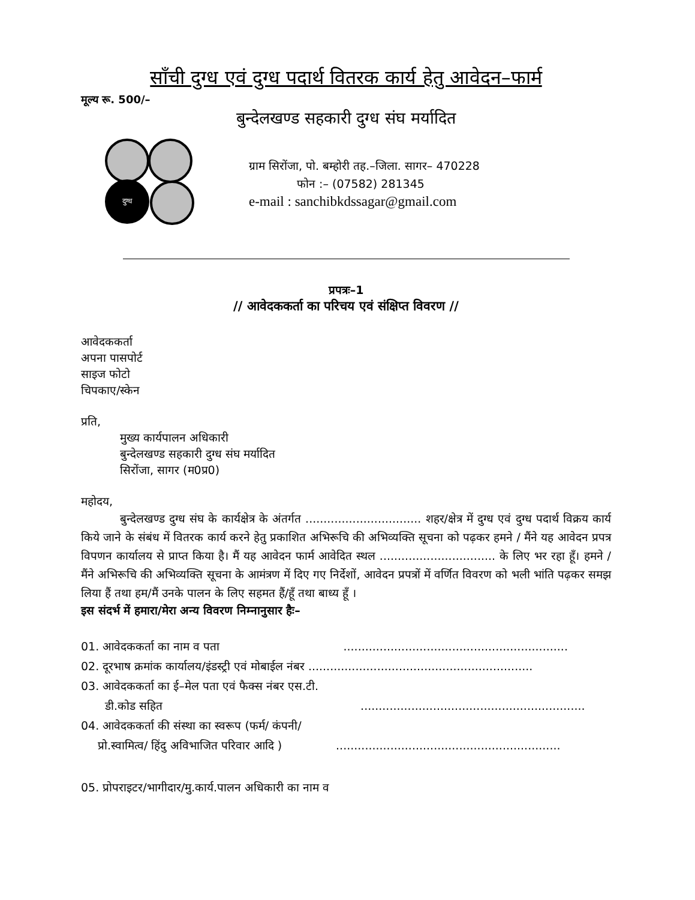साँची दुग्ध एवं दुग्ध पदार्थ वितरक कार्य हेतु आवेदन–फार्म
मूल्य रू. 500/–
बुन्देलखण्ड सहकारी दुग्ध संघ मर्यादित
दुग्ध
ग्राम सिरोंजा, पो. बम्होरी तह.–जिला. सागर– 470228
फोन :– (07582) 281345
e-mail : sanchibkdssagar@gmail.com
प्रपत्रः–1
// आवेदककर्ता का परिचय एवं संक्षिप्त विवरण //
आवेदककर्ता
अपना पासपोर्ट
साइज फोटो
चिपकाए/स्केन
प्रति,
मुख्य कार्यपालन अधिकारी
बुन्देलखण्ड सहकारी दुग्ध संघ मर्यादित
सिरोंजा, सागर (म0प्र0)
महोदय,
बुन्देलखण्ड दुग्ध संघ के कार्यक्षेत्र के अंतर्गत ................................ शहर/क्षेत्र में दुग्ध एवं दुग्ध पदार्थ विक्रय कार्य किये जाने के संबंध में वितरक कार्य करने हेतु प्रकाशित अभिरूचि की अभिव्यक्ति सूचना को पढ़कर हमने / मैंने यह आवेदन प्रपत्र विपणन कार्यालय से प्राप्त किया है। मैं यह आवेदन फार्म आवेदित स्थल ................................ के लिए भर रहा हूँ। हमने / मैंने अभिरूचि की अभिव्यक्ति सूचना के आमंत्रण में दिए गए निर्देशों, आवेदन प्रपत्रों में वर्णित विवरण को भली भांति पढ़कर समझ लिया हैं तथा हम/मैं उनके पालन के लिए सहमत हैं/हूँ तथा बाध्य हूँ ।
इस संदर्भ में हमारा/मेरा अन्य विवरण निम्नानुसार हैः–
01. आवेदककर्ता का नाम व पता ..............................................................
02. दूरभाष क्रमांक कार्यालय/इंडस्ट्री एवं मोबाईल नंबर ..............................................................
03. आवेदककर्ता का ई–मेल पता एवं फैक्स नंबर एस.टी.
डी.कोड सहित..............................................................
04. आवेदककर्ता की संस्था का स्वरूप (फर्म/ कंपनी/
प्रो.स्वामित्व/ हिंदु अविभाजित परिवार आदि )..............................................................
05. प्रोपराइटर/भागीदार/मु.कार्य.पालन अधिकारी का नाम व